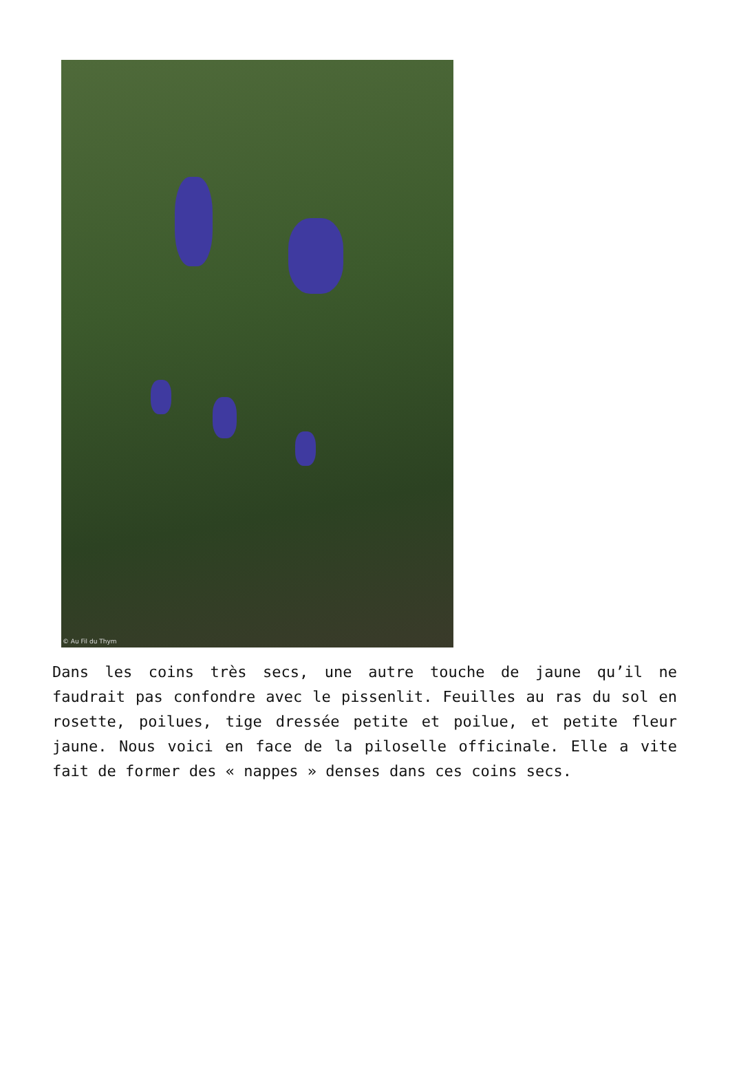© Au Fil du Thym
Dans les coins très secs, une autre touche de jaune qu’il ne faudrait pas confondre avec le pissenlit. Feuilles au ras du sol en rosette, poilues, tige dressée petite et poilue, et petite fleur jaune. Nous voici en face de la piloselle officinale. Elle a vite fait de former des « nappes » denses dans ces coins secs.